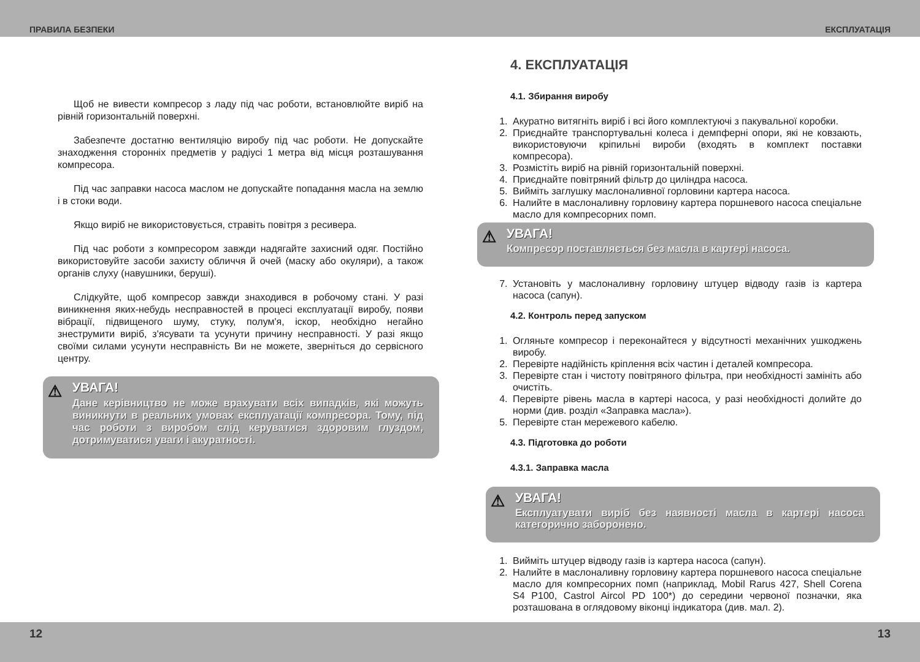ПРАВИЛА БЕЗПЕКИ ЕКСПЛУАТАЦІЯ
Щоб не вивести компресор з ладу під час роботи, встановлюйте виріб на рівній горизонтальній поверхні.
Забезпечте достатню вентиляцію виробу під час роботи. Не допускайте знаходження сторонніх предметів у радіусі 1 метра від місця розташування компресора.
Під час заправки насоса маслом не допускайте попадання масла на землю і в стоки води.
Якщо виріб не використовується, стравіть повітря з ресивера.
Під час роботи з компресором завжди надягайте захисний одяг. Постійно використовуйте засоби захисту обличчя й очей (маску або окуляри), а також органів слуху (навушники, беруші).
Слідкуйте, щоб компресор завжди знаходився в робочому стані. У разі виникнення яких-небудь несправностей в процесі експлуатації виробу, появи вібрації, підвищеного шуму, стуку, полум'я, іскор, необхідно негайно знеструмити виріб, з'ясувати та усунути причину несправності. У разі якщо своїми силами усунути несправність Ви не можете, зверніться до сервісного центру.
⚠
УВАГА!
Дане керівництво не може врахувати всіх випадків, які можуть виникнути в реальних умовах експлуатації компресора. Тому, під час роботи з виробом слід керуватися здоровим глуздом, дотримуватися уваги і акуратності.
4. ЕКСПЛУАТАЦІЯ
4.1. Збирання виробу
1. Акуратно витягніть виріб і всі його комплектуючі з пакувальної коробки.
2. Приєднайте транспортувальні колеса і демпферні опори, які не ковзають, використовуючи кріпильні вироби (входять в комплект поставки компресора).
3. Розмістіть виріб на рівній горизонтальній поверхні.
4. Приєднайте повітряний фільтр до циліндра насоса.
5. Вийміть заглушку маслоналивної горловини картера насоса.
6. Налийте в маслоналивну горловину картера поршневого насоса спеціальне масло для компресорних помп.
⚠
УВАГА!
Компресор поставляється без масла в картері насоса.
7. Установіть у маслоналивну горловину штуцер відводу газів із картера насоса (сапун).
4.2. Контроль перед запуском
1. Огляньте компресор і переконайтеся у відсутності механічних ушкоджень виробу.
2. Перевірте надійність кріплення всіх частин і деталей компресора.
3. Перевірте стан і чистоту повітряного фільтра, при необхідності замініть або очистіть.
4. Перевірте рівень масла в картері насоса, у разі необхідності долийте до норми (див. розділ «Заправка масла»).
5. Перевірте стан мережевого кабелю.
4.3. Підготовка до роботи
4.3.1. Заправка масла
⚠
УВАГА!
Експлуатувати виріб без наявності масла в картері насоса категорично заборонено.
1. Вийміть штуцер відводу газів із картера насоса (сапун).
2. Налийте в маслоналивну горловину картера поршневого насоса спеціальне масло для компресорних помп (наприклад, Mobil Rarus 427, Shell Corena S4 P100, Castrol Aircol PD 100*) до середини червоної позначки, яка розташована в оглядовому віконці індикатора (див. мал. 2).
12 13